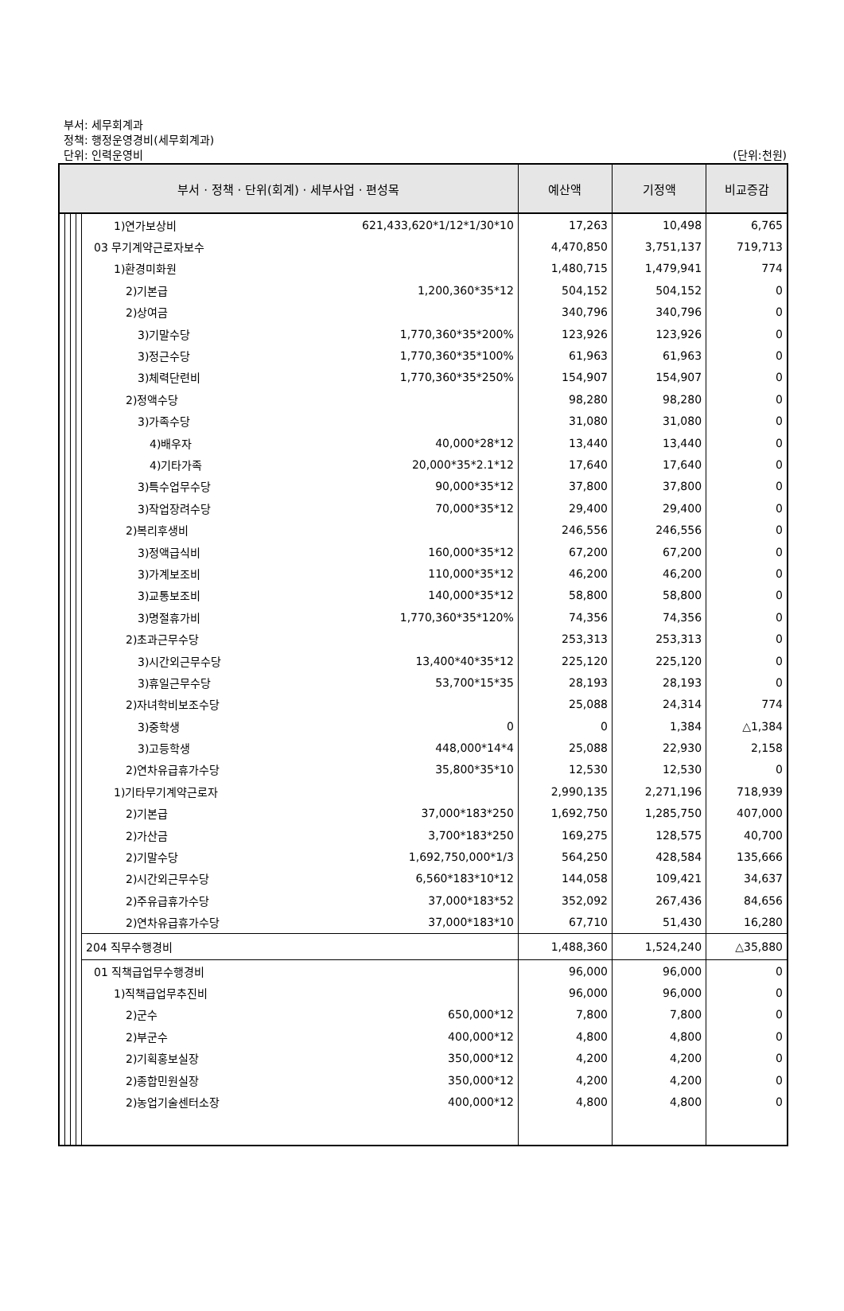부서: 세무회계과
정책: 행정운영경비(세무회계과)
단위: 인력운영비
(단위:천원)
| 부서 · 정책 · 단위(회계) · 세부사업 · 편성목 | | | | | | 예산액 | 기정액 | 비교증감 |
| --- | --- | --- | --- | --- | --- | --- | --- | --- |
| | | | | 1)연가보상비 | 621,433,620*1/12*1/30*10 | 17,263 | 10,498 | 6,765 |
| | | | | 03 무기계약근로자보수 | | 4,470,850 | 3,751,137 | 719,713 |
| | | | | 1)환경미화원 | | 1,480,715 | 1,479,941 | 774 |
| | | | | 2)기본급 | 1,200,360*35*12 | 504,152 | 504,152 | 0 |
| | | | | 2)상여금 | | 340,796 | 340,796 | 0 |
| | | | | 3)기말수당 | 1,770,360*35*200% | 123,926 | 123,926 | 0 |
| | | | | 3)정근수당 | 1,770,360*35*100% | 61,963 | 61,963 | 0 |
| | | | | 3)체력단련비 | 1,770,360*35*250% | 154,907 | 154,907 | 0 |
| | | | | 2)정액수당 | | 98,280 | 98,280 | 0 |
| | | | | 3)가족수당 | | 31,080 | 31,080 | 0 |
| | | | | 4)배우자 | 40,000*28*12 | 13,440 | 13,440 | 0 |
| | | | | 4)기타가족 | 20,000*35*2.1*12 | 17,640 | 17,640 | 0 |
| | | | | 3)특수업무수당 | 90,000*35*12 | 37,800 | 37,800 | 0 |
| | | | | 3)작업장려수당 | 70,000*35*12 | 29,400 | 29,400 | 0 |
| | | | | 2)복리후생비 | | 246,556 | 246,556 | 0 |
| | | | | 3)정액급식비 | 160,000*35*12 | 67,200 | 67,200 | 0 |
| | | | | 3)가계보조비 | 110,000*35*12 | 46,200 | 46,200 | 0 |
| | | | | 3)교통보조비 | 140,000*35*12 | 58,800 | 58,800 | 0 |
| | | | | 3)명절휴가비 | 1,770,360*35*120% | 74,356 | 74,356 | 0 |
| | | | | 2)초과근무수당 | | 253,313 | 253,313 | 0 |
| | | | | 3)시간외근무수당 | 13,400*40*35*12 | 225,120 | 225,120 | 0 |
| | | | | 3)휴일근무수당 | 53,700*15*35 | 28,193 | 28,193 | 0 |
| | | | | 2)자녀학비보조수당 | | 25,088 | 24,314 | 774 |
| | | | | 3)중학생 | 0 | 0 | 1,384 | △1,384 |
| | | | | 3)고등학생 | 448,000*14*4 | 25,088 | 22,930 | 2,158 |
| | | | | 2)연차유급휴가수당 | 35,800*35*10 | 12,530 | 12,530 | 0 |
| | | | | 1)기타무기계약근로자 | | 2,990,135 | 2,271,196 | 718,939 |
| | | | | 2)기본급 | 37,000*183*250 | 1,692,750 | 1,285,750 | 407,000 |
| | | | | 2)가산금 | 3,700*183*250 | 169,275 | 128,575 | 40,700 |
| | | | | 2)기말수당 | 1,692,750,000*1/3 | 564,250 | 428,584 | 135,666 |
| | | | | 2)시간외근무수당 | 6,560*183*10*12 | 144,058 | 109,421 | 34,637 |
| | | | | 2)주유급휴가수당 | 37,000*183*52 | 352,092 | 267,436 | 84,656 |
| | | | | 2)연차유급휴가수당 | 37,000*183*10 | 67,710 | 51,430 | 16,280 |
| | | | | 204 직무수행경비 | | 1,488,360 | 1,524,240 | △35,880 |
| | | | | 01 직책급업무수행경비 | | 96,000 | 96,000 | 0 |
| | | | | 1)직책급업무추진비 | | 96,000 | 96,000 | 0 |
| | | | | 2)군수 | 650,000*12 | 7,800 | 7,800 | 0 |
| | | | | 2)부군수 | 400,000*12 | 4,800 | 4,800 | 0 |
| | | | | 2)기획홍보실장 | 350,000*12 | 4,200 | 4,200 | 0 |
| | | | | 2)종합민원실장 | 350,000*12 | 4,200 | 4,200 | 0 |
| | | | | 2)농업기술센터소장 | 400,000*12 | 4,800 | 4,800 | 0 |